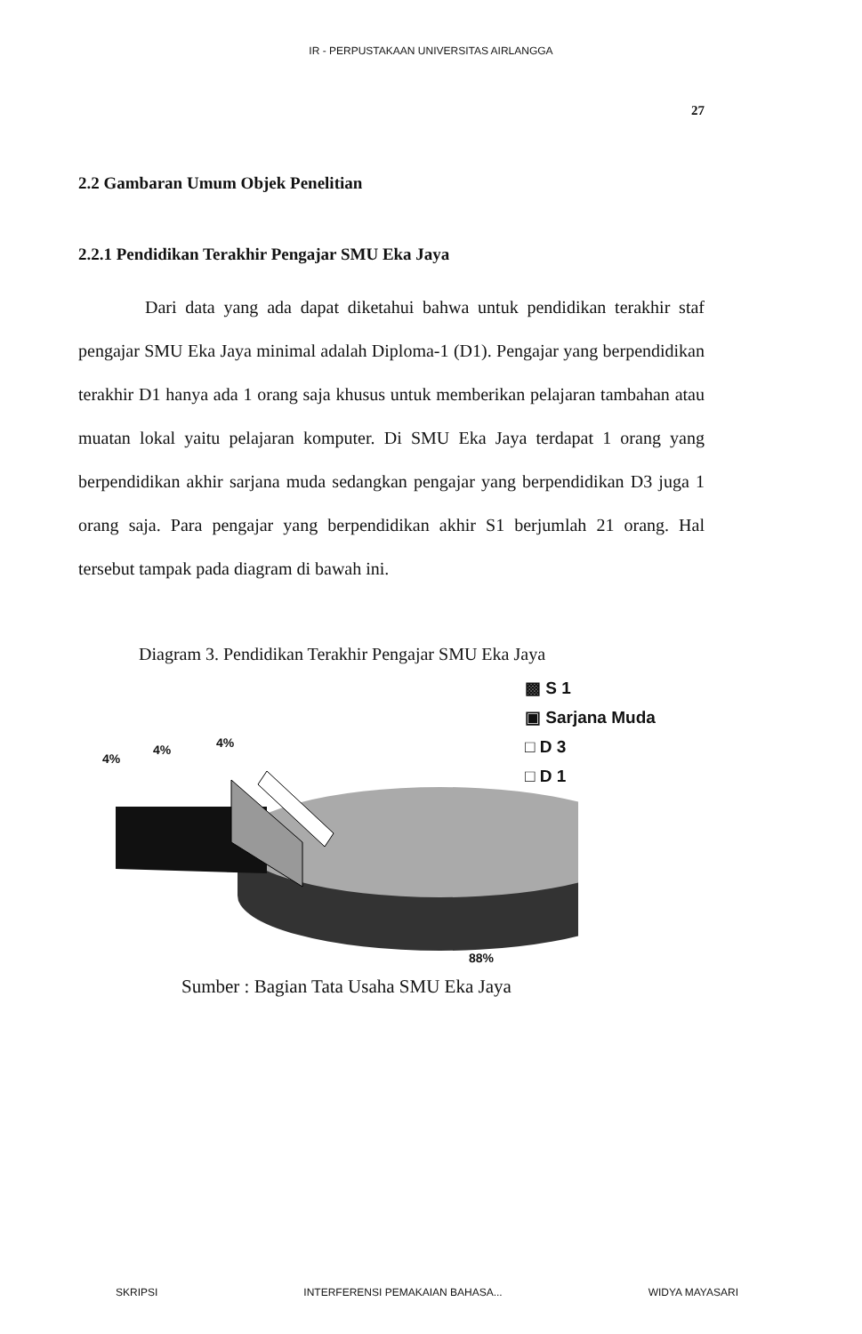IR - PERPUSTAKAAN UNIVERSITAS AIRLANGGA
27
2.2 Gambaran Umum Objek Penelitian
2.2.1 Pendidikan Terakhir Pengajar SMU Eka Jaya
Dari data yang ada dapat diketahui bahwa untuk pendidikan terakhir staf pengajar SMU Eka Jaya minimal adalah Diploma-1 (D1). Pengajar yang berpendidikan terakhir D1 hanya ada 1 orang saja khusus untuk memberikan pelajaran tambahan atau muatan lokal yaitu pelajaran komputer. Di SMU Eka Jaya terdapat 1 orang yang berpendidikan akhir sarjana muda sedangkan pengajar yang berpendidikan D3 juga 1 orang saja. Para pengajar yang berpendidikan akhir S1 berjumlah 21 orang. Hal tersebut tampak pada diagram di bawah ini.
Diagram 3. Pendidikan Terakhir Pengajar SMU Eka Jaya
4%
4% 4%
88%
▩ S 1
▣ Sarjana Muda
□ D 3
□ D 1
Sumber : Bagian Tata Usaha SMU Eka Jaya
SKRIPSI INTERFERENSI PEMAKAIAN BAHASA... WIDYA MAYASARI